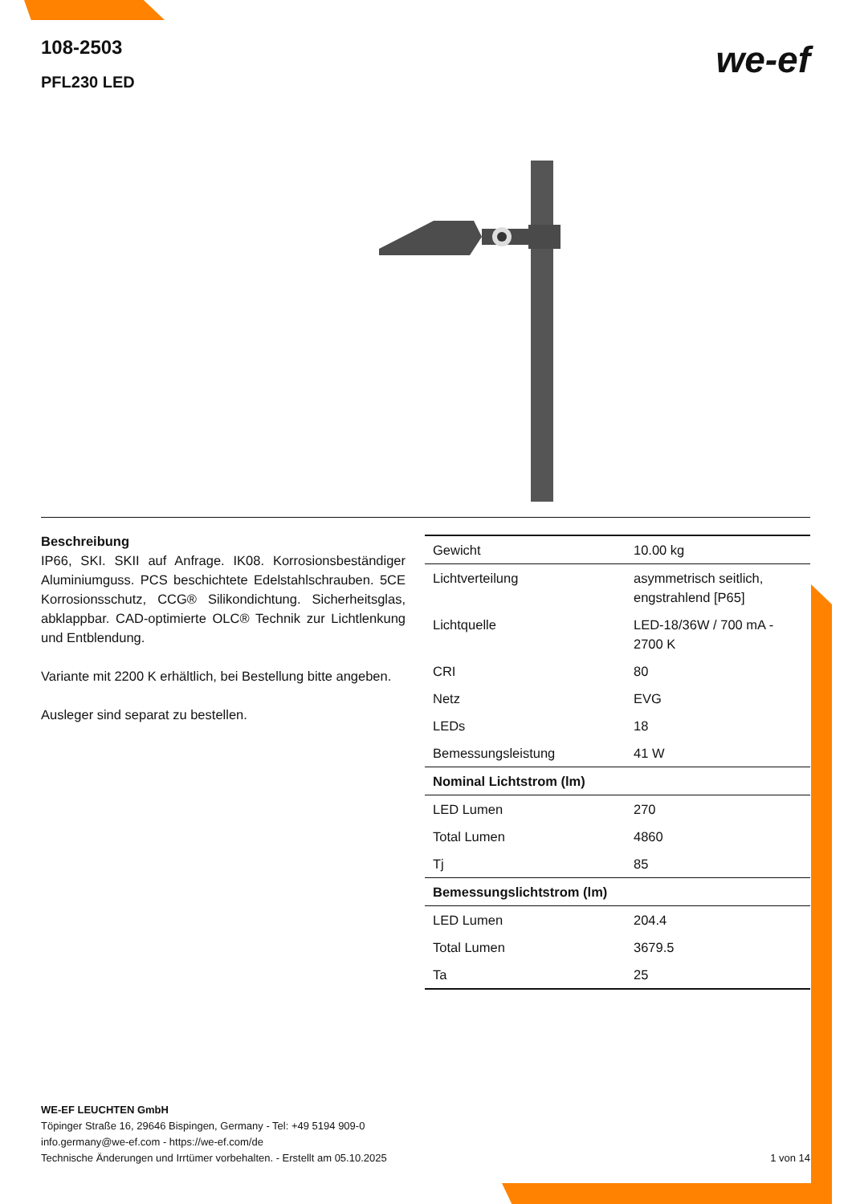108-2503
PFL230 LED
we-ef
Beschreibung
IP66, SKI. SKII auf Anfrage. IK08. Korrosionsbeständiger Aluminiumguss. PCS beschichtete Edelstahlschrauben. 5CE Korrosionsschutz, CCG® Silikondichtung. Sicherheitsglas, abklappbar. CAD-optimierte OLC® Technik zur Lichtlenkung und Entblendung.
Variante mit 2200 K erhältlich, bei Bestellung bitte angeben.
Ausleger sind separat zu bestellen.
| Gewicht | 10.00 kg |
| Lichtverteilung | asymmetrisch seitlich, engstrahlend [P65] |
| Lichtquelle | LED-18/36W / 700 mA - 2700 K |
| CRI | 80 |
| Netz | EVG |
| LEDs | 18 |
| Bemessungsleistung | 41 W |
| Nominal Lichtstrom (lm) | |
| LED Lumen | 270 |
| Total Lumen | 4860 |
| Tj | 85 |
| Bemessungslichtstrom (lm) | |
| LED Lumen | 204.4 |
| Total Lumen | 3679.5 |
| Ta | 25 |
WE-EF LEUCHTEN GmbH
Töpinger Straße 16, 29646 Bispingen, Germany - Tel: +49 5194 909-0
info.germany@we-ef.com - https://we-ef.com/de
1 von 14 Technische Änderungen und Irrtümer vorbehalten. - Erstellt am 05.10.2025